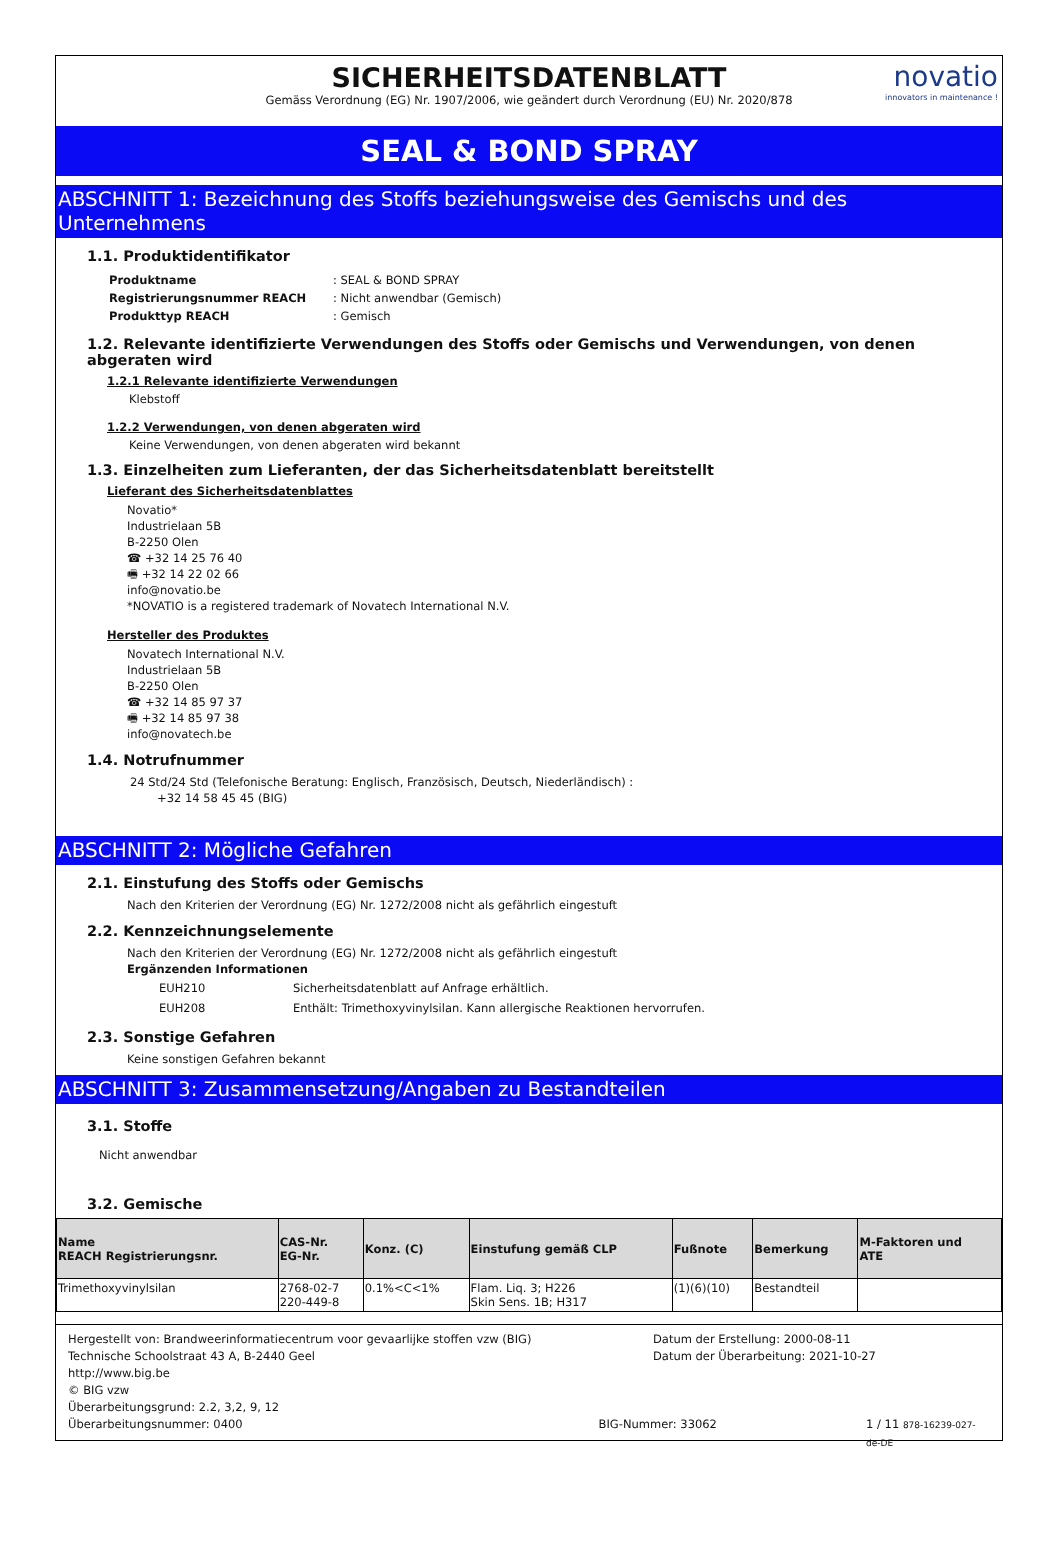SICHERHEITSDATENBLATT
Gemäss Verordnung (EG) Nr. 1907/2006, wie geändert durch Verordnung (EU) Nr. 2020/878
novatio
innovators in maintenance !
SEAL & BOND SPRAY
ABSCHNITT 1: Bezeichnung des Stoffs beziehungsweise des Gemischs und des Unternehmens
1.1. Produktidentifikator
| Produktname | : SEAL & BOND SPRAY |
| Registrierungsnummer REACH | : Nicht anwendbar (Gemisch) |
| Produkttyp REACH | : Gemisch |
1.2. Relevante identifizierte Verwendungen des Stoffs oder Gemischs und Verwendungen, von denen abgeraten wird
1.2.1 Relevante identifizierte Verwendungen
Klebstoff
1.2.2 Verwendungen, von denen abgeraten wird
Keine Verwendungen, von denen abgeraten wird bekannt
1.3. Einzelheiten zum Lieferanten, der das Sicherheitsdatenblatt bereitstellt
Lieferant des Sicherheitsdatenblattes
Novatio*
Industrielaan 5B
B-2250 Olen
☎ +32 14 25 76 40
🖷 +32 14 22 02 66
info@novatio.be
*NOVATIO is a registered trademark of Novatech International N.V.
Hersteller des Produktes
Novatech International N.V.
Industrielaan 5B
B-2250 Olen
☎ +32 14 85 97 37
🖷 +32 14 85 97 38
info@novatech.be
1.4. Notrufnummer
24 Std/24 Std (Telefonische Beratung: Englisch, Französisch, Deutsch, Niederländisch) :
+32 14 58 45 45 (BIG)
ABSCHNITT 2: Mögliche Gefahren
2.1. Einstufung des Stoffs oder Gemischs
Nach den Kriterien der Verordnung (EG) Nr. 1272/2008 nicht als gefährlich eingestuft
2.2. Kennzeichnungselemente
Nach den Kriterien der Verordnung (EG) Nr. 1272/2008 nicht als gefährlich eingestuft
Ergänzenden Informationen
| EUH210 | Sicherheitsdatenblatt auf Anfrage erhältlich. |
| EUH208 | Enthält: Trimethoxyvinylsilan. Kann allergische Reaktionen hervorrufen. |
2.3. Sonstige Gefahren
Keine sonstigen Gefahren bekannt
ABSCHNITT 3: Zusammensetzung/Angaben zu Bestandteilen
3.1. Stoffe
Nicht anwendbar
3.2. Gemische
| Name REACH Registrierungsnr. | CAS-Nr. EG-Nr. | Konz. (C) | Einstufung gemäß CLP | Fußnote | Bemerkung | M-Faktoren und ATE |
| --- | --- | --- | --- | --- | --- | --- |
| Trimethoxyvinylsilan | 2768-02-7 220-449-8 | 0.1%<C<1% | Flam. Liq. 3; H226 Skin Sens. 1B; H317 | (1)(6)(10) | Bestandteil | |
Hergestellt von: Brandweerinformatiecentrum voor gevaarlijke stoffen vzw (BIG)
Technische Schoolstraat 43 A, B-2440 Geel
http://www.big.be
© BIG vzw
Datum der Erstellung: 2000-08-11
Datum der Überarbeitung: 2021-10-27
Überarbeitungsgrund: 2.2, 3,2, 9, 12
Überarbeitungsnummer: 0400 BIG-Nummer: 33062 1 / 11 878-16239-027-de-DE